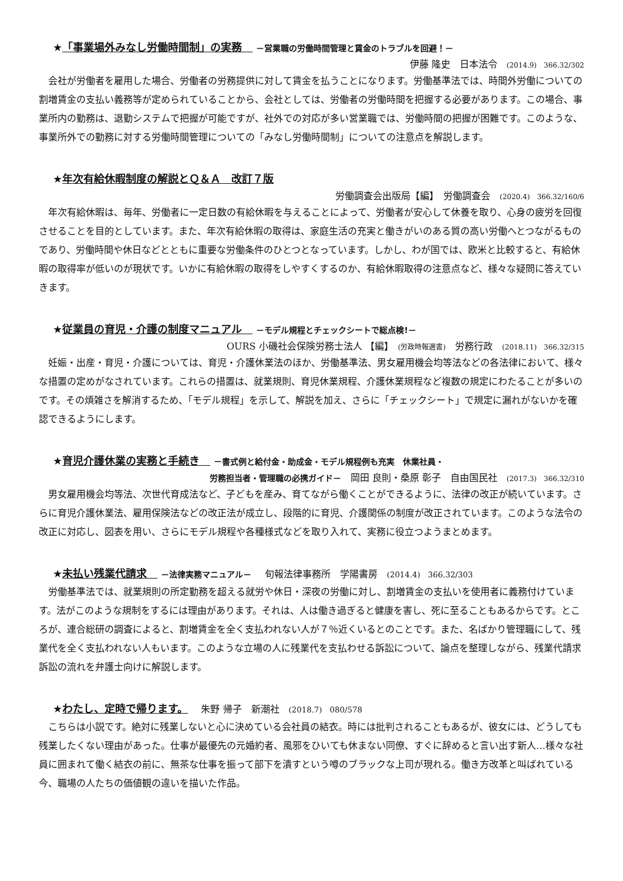★「事業場外みなし労働時間制」の実務　 －営業職の労働時間管理と賃金のトラブルを回避！－
伊藤 隆史　日本法令　(2014.9)　366.32/302
会社が労働者を雇用した場合、労働者の労務提供に対して賃金を払うことになります。労働基準法では、時間外労働についての割増賃金の支払い義務等が定められていることから、会社としては、労働者の労働時間を把握する必要があります。この場合、事業所内の勤務は、退勤システムで把握が可能ですが、社外での対応が多い営業職では、労働時間の把握が困難です。このような、事業所外での勤務に対する労働時間管理についての「みなし労働時間制」についての注意点を解説します。
★年次有給休暇制度の解説とＱ＆Ａ　改訂７版
労働調査会出版局【編】　労働調査会　(2020.4)　366.32/160/6
年次有給休暇は、毎年、労働者に一定日数の有給休暇を与えることによって、労働者が安心して休養を取り、心身の疲労を回復させることを目的としています。また、年次有給休暇の取得は、家庭生活の充実と働きがいのある質の高い労働へとつながるものであり、労働時間や休日などとともに重要な労働条件のひとつとなっています。しかし、わが国では、欧米と比較すると、有給休暇の取得率が低いのが現状です。いかに有給休暇の取得をしやすくするのか、有給休暇取得の注意点など、様々な疑問に答えていきます。
★従業員の育児・介護の制度マニュアル　 －モデル規程とチェックシートで総点検!－
OURS 小磯社会保険労務士法人 【編】　(労政時報選書)　労務行政　(2018.11)　366.32/315
妊娠・出産・育児・介護については、育児・介護休業法のほか、労働基準法、男女雇用機会均等法などの各法律において、様々な措置の定めがなされています。これらの措置は、就業規則、育児休業規程、介護休業規程など複数の規定にわたることが多いのです。その煩雑さを解消するため、「モデル規程」を示して、解説を加え、さらに「チェックシート」で規定に漏れがないかを確認できるようにします。
★育児介護休業の実務と手続き　 －書式例と給付金・助成金・モデル規程例も充実　休業社員・
労務担当者・管理職の必携ガイド－　岡田 良則・桑原 彰子　自由国民社　(2017.3)　366.32/310
男女雇用機会均等法、次世代育成法など、子どもを産み、育てながら働くことができるように、法律の改正が続いています。さらに育児介護休業法、雇用保険法などの改正法が成立し、段階的に育児、介護関係の制度が改正されています。このような法令の改正に対応し、図表を用い、さらにモデル規程や各種様式などを取り入れて、実務に役立つようまとめます。
★未払い残業代請求　 －法律実務マニュアル－ 　旬報法律事務所　学陽書房　(2014.4)　366.32/303
労働基準法では、就業規則の所定勤務を超える就労や休日・深夜の労働に対し、割増賃金の支払いを使用者に義務付けています。法がこのような規制をするには理由があります。それは、人は働き過ぎると健康を害し、死に至ることもあるからです。ところが、連合総研の調査によると、割増賃金を全く支払われない人が７％近くいるとのことです。また、名ばかり管理職にして、残業代を全く支払われない人もいます。このような立場の人に残業代を支払わせる訴訟について、論点を整理しながら、残業代請求訴訟の流れを弁護士向けに解説します。
★わたし、定時で帰ります。 　朱野 帰子　新潮社　(2018.7)　080/578
こちらは小説です。絶対に残業しないと心に決めている会社員の結衣。時には批判されることもあるが、彼女には、どうしても残業したくない理由があった。仕事が最優先の元婚約者、風邪をひいても休まない同僚、すぐに辞めると言い出す新人…様々な社員に囲まれて働く結衣の前に、無茶な仕事を振って部下を潰すという噂のブラックな上司が現れる。働き方改革と叫ばれている今、職場の人たちの価値観の違いを描いた作品。